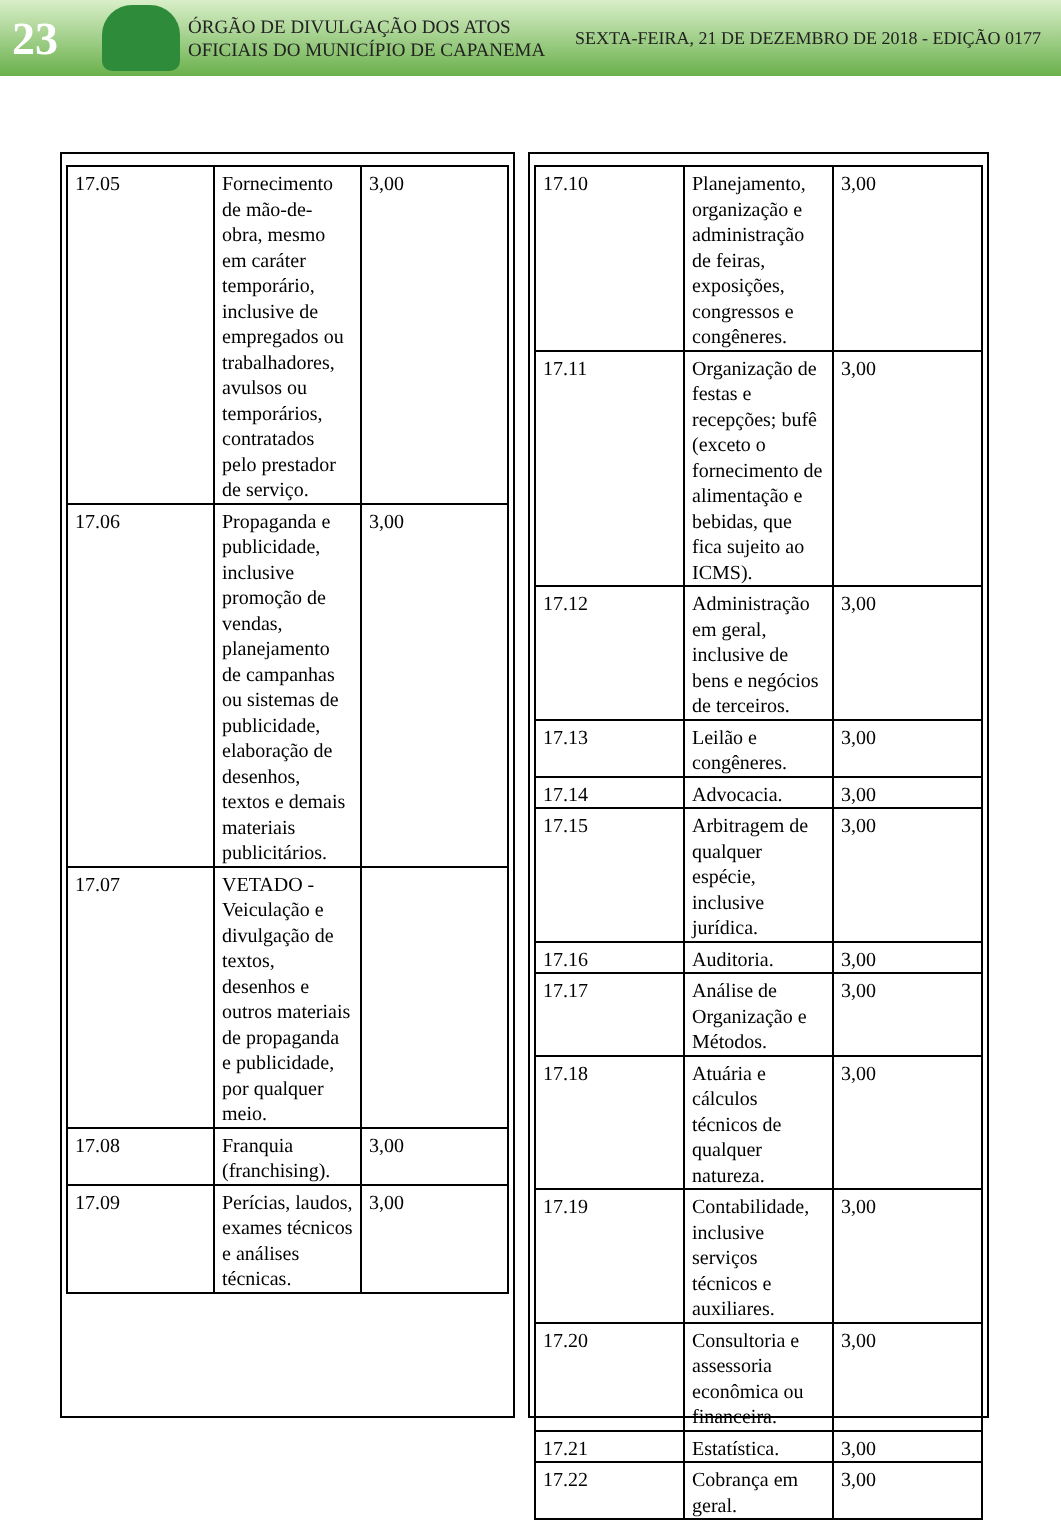23
ÓRGÃO DE DIVULGAÇÃO DOS ATOS OFICIAIS DO MUNICÍPIO DE CAPANEMA
SEXTA-FEIRA, 21 DE DEZEMBRO DE 2018 - EDIÇÃO 0177
| 17.05 | Fornecimento de mão-de-obra, mesmo em caráter temporário, inclusive de empregados ou trabalhadores, avulsos ou temporários, contratados pelo prestador de serviço. | 3,00 |
| 17.06 | Propaganda e publicidade, inclusive promoção de vendas, planejamento de campanhas ou sistemas de publicidade, elaboração de desenhos, textos e demais materiais publicitários. | 3,00 |
| 17.07 | VETADO - Veiculação e divulgação de textos, desenhos e outros materiais de propaganda e publicidade, por qualquer meio. | |
| 17.08 | Franquia (franchising). | 3,00 |
| 17.09 | Perícias, laudos, exames técnicos e análises técnicas. | 3,00 |
| 17.10 | Planejamento, organização e administração de feiras, exposições, congressos e congêneres. | 3,00 |
| 17.11 | Organização de festas e recepções; bufê (exceto o fornecimento de alimentação e bebidas, que fica sujeito ao ICMS). | 3,00 |
| 17.12 | Administração em geral, inclusive de bens e negócios de terceiros. | 3,00 |
| 17.13 | Leilão e congêneres. | 3,00 |
| 17.14 | Advocacia. | 3,00 |
| 17.15 | Arbitragem de qualquer espécie, inclusive jurídica. | 3,00 |
| 17.16 | Auditoria. | 3,00 |
| 17.17 | Análise de Organização e Métodos. | 3,00 |
| 17.18 | Atuária e cálculos técnicos de qualquer natureza. | 3,00 |
| 17.19 | Contabilidade, inclusive serviços técnicos e auxiliares. | 3,00 |
| 17.20 | Consultoria e assessoria econômica ou financeira. | 3,00 |
| 17.21 | Estatística. | 3,00 |
| 17.22 | Cobrança em geral. | 3,00 |